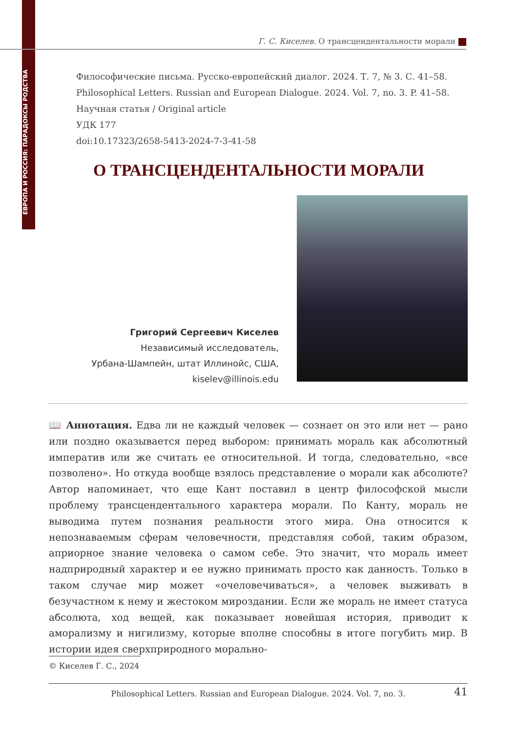ЕВРОПА И РОССИЯ: ПАРАДОКСЫ РОДСТВА
Г. С. Киселев. О трансцендентальности морали
Философические письма. Русско-европейский диалог. 2024. Т. 7, № 3. С. 41–58.
Philosophical Letters. Russian and European Dialogue. 2024. Vol. 7, no. 3. P. 41–58.
Научная статья / Original article
УДК 177
doi:10.17323/2658-5413-2024-7-3-41-58
О ТРАНСЦЕНДЕНТАЛЬНОСТИ МОРАЛИ
Григорий Сергеевич Киселев
Независимый исследователь,
Урбана-Шампейн, штат Иллинойс, США,
kiselev@illinois.edu
📖 Аннотация. Едва ли не каждый человек — сознает он это или нет — рано или поздно оказывается перед выбором: принимать мораль как абсолютный императив или же считать ее относительной. И тогда, следовательно, «все позволено». Но откуда вообще взялось представление о морали как абсолюте? Автор напоминает, что еще Кант поставил в центр философской мысли проблему трансцендентального характера морали. По Канту, мораль не выводима путем познания реальности этого мира. Она относится к непознаваемым сферам человечности, представляя собой, таким образом, априорное знание человека о самом себе. Это значит, что мораль имеет надприродный характер и ее нужно принимать просто как данность. Только в таком случае мир может «очеловечиваться», а человек выживать в безучастном к нему и жестоком мироздании. Если же мораль не имеет статуса абсолюта, ход вещей, как показывает новейшая история, приводит к аморализму и нигилизму, которые вполне способны в итоге погубить мир. В истории идея сверхприродного морально-
© Киселев Г. С., 2024
Philosophical Letters. Russian and European Dialogue. 2024. Vol. 7, no. 3. 41